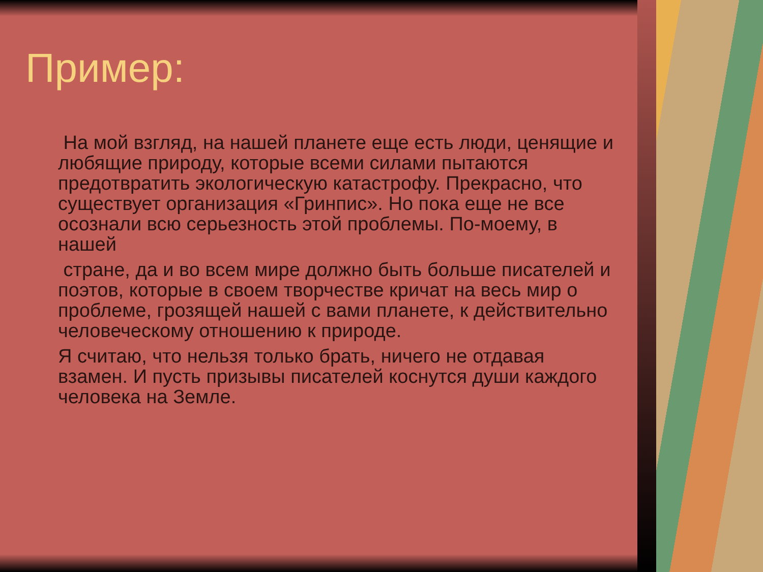Пример:
На мой взгляд, на нашей планете еще есть люди, ценящие и любящие природу, которые всеми силами пытаются предотвратить экологическую катастрофу. Прекрасно, что существует организация «Гринпис». Но пока еще не все осознали всю серьезность этой проблемы. По-моему, в нашей
стране, да и во всем мире должно быть больше писателей и поэтов, которые в своем творчестве кричат на весь мир о проблеме, грозящей нашей с вами планете, к действительно человеческому отношению к природе.
Я считаю, что нельзя только брать, ничего не отдавая взамен. И пусть призывы писателей коснутся души каждого человека на Земле.